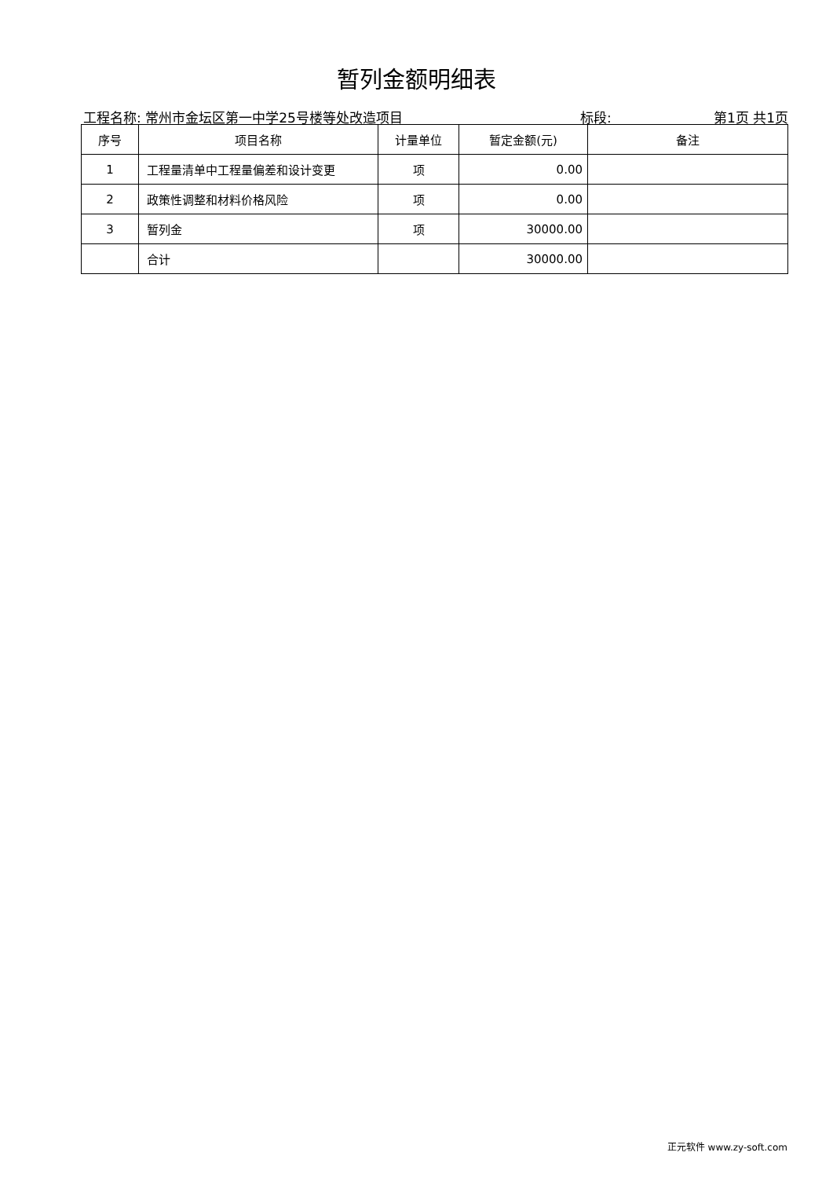暂列金额明细表
工程名称: 常州市金坛区第一中学25号楼等处改造项目
标段: 第1页 共1页
| 序号 | 项目名称 | 计量单位 | 暂定金额(元) | 备注 |
| --- | --- | --- | --- | --- |
| 1 | 工程量清单中工程量偏差和设计变更 | 项 | 0.00 | |
| 2 | 政策性调整和材料价格风险 | 项 | 0.00 | |
| 3 | 暂列金 | 项 | 30000.00 | |
| | 合计 | | 30000.00 | |
正元软件 www.zy-soft.com